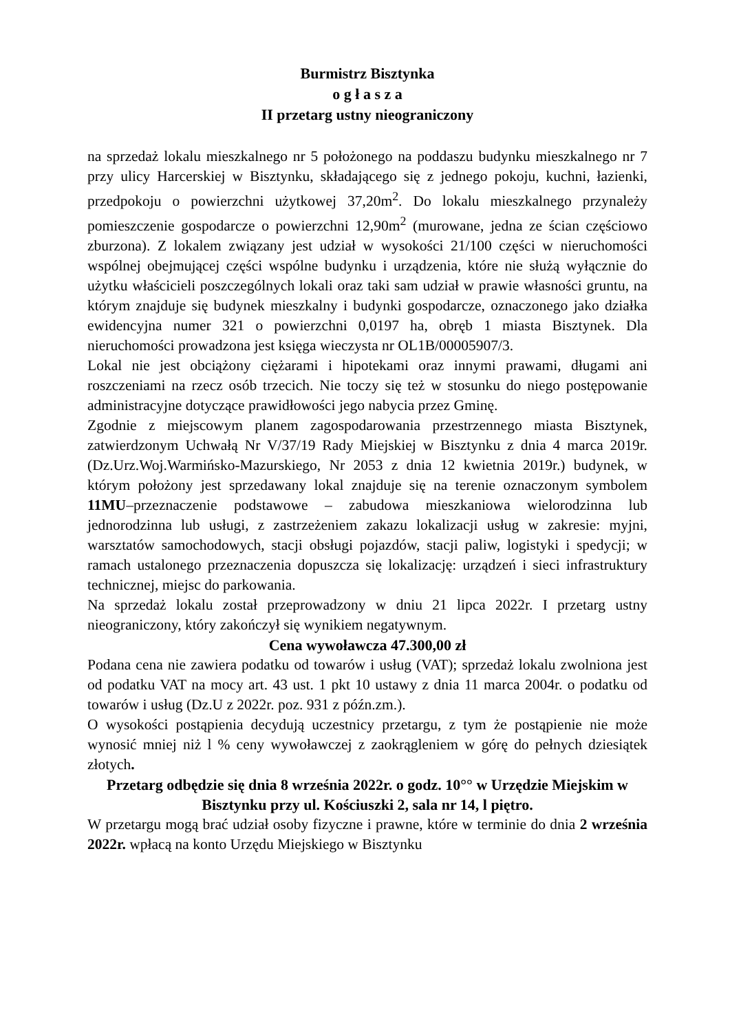Burmistrz Bisztynka
o g ł a s z a
II przetarg ustny nieograniczony
na sprzedaż lokalu mieszkalnego nr 5 położonego na poddaszu budynku mieszkalnego nr 7 przy ulicy Harcerskiej w Bisztynku, składającego się z jednego pokoju, kuchni, łazienki, przedpokoju o powierzchni użytkowej 37,20m<sup>2</sup>. Do lokalu mieszkalnego przynależy pomieszczenie gospodarcze o powierzchni 12,90m<sup>2</sup> (murowane, jedna ze ścian częściowo zburzona). Z lokalem związany jest udział w wysokości 21/100 części w nieruchomości wspólnej obejmującej części wspólne budynku i urządzenia, które nie służą wyłącznie do użytku właścicieli poszczególnych lokali oraz taki sam udział w prawie własności gruntu, na którym znajduje się budynek mieszkalny i budynki gospodarcze, oznaczonego jako działka ewidencyjna numer 321 o powierzchni 0,0197 ha, obręb 1 miasta Bisztynek. Dla nieruchomości prowadzona jest księga wieczysta nr OL1B/00005907/3.
Lokal nie jest obciążony ciężarami i hipotekami oraz innymi prawami, długami ani roszczeniami na rzecz osób trzecich. Nie toczy się też w stosunku do niego postępowanie administracyjne dotyczące prawidłowości jego nabycia przez Gminę.
Zgodnie z miejscowym planem zagospodarowania przestrzennego miasta Bisztynek, zatwierdzonym Uchwałą Nr V/37/19 Rady Miejskiej w Bisztynku z dnia 4 marca 2019r. (Dz.Urz.Woj.Warmińsko-Mazurskiego, Nr 2053 z dnia 12 kwietnia 2019r.) budynek, w którym położony jest sprzedawany lokal znajduje się na terenie oznaczonym symbolem 11MU–przeznaczenie podstawowe – zabudowa mieszkaniowa wielorodzinna lub jednorodzinna lub usługi, z zastrzeżeniem zakazu lokalizacji usług w zakresie: myjni, warsztatów samochodowych, stacji obsługi pojazdów, stacji paliw, logistyki i spedycji; w ramach ustalonego przeznaczenia dopuszcza się lokalizację: urządzeń i sieci infrastruktury technicznej, miejsc do parkowania.
Na sprzedaż lokalu został przeprowadzony w dniu 21 lipca 2022r. I przetarg ustny nieograniczony, który zakończył się wynikiem negatywnym.
Cena wywoławcza 47.300,00 zł
Podana cena nie zawiera podatku od towarów i usług (VAT); sprzedaż lokalu zwolniona jest od podatku VAT na mocy art. 43 ust. 1 pkt 10 ustawy z dnia 11 marca 2004r. o podatku od towarów i usług (Dz.U z 2022r. poz. 931 z późn.zm.).
O wysokości postąpienia decydują uczestnicy przetargu, z tym że postąpienie nie może wynosić mniej niż l % ceny wywoławczej z zaokrągleniem w górę do pełnych dziesiątek złotych.
Przetarg odbędzie się dnia 8 września 2022r. o godz. 10°° w Urzędzie Miejskim w Bisztynku przy ul. Kościuszki 2, sala nr 14, l piętro.
W przetargu mogą brać udział osoby fizyczne i prawne, które w terminie do dnia 2 września 2022r. wpłacą na konto Urzędu Miejskiego w Bisztynku